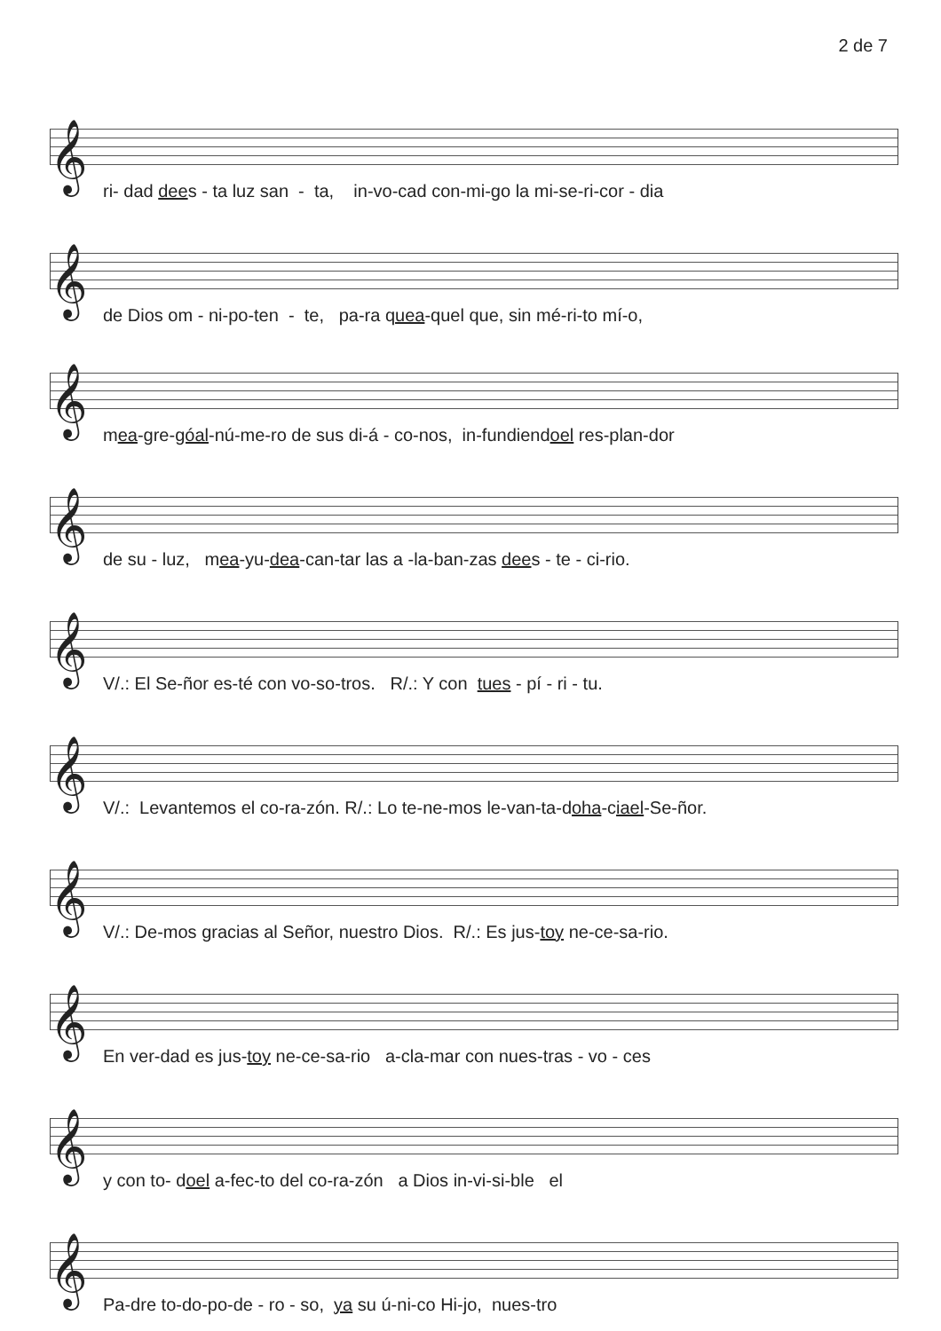2 de 7
𝄞
ri- dad dees - ta luz san - ta, in-vo-cad con-mi-go la mi-se-ri-cor - dia
𝄞
de Dios om - ni-po-ten - te, pa-ra quea-quel que, sin mé-ri-to mí-o,
𝄞
mea-gre-góal-nú-me-ro de sus di-á - co-nos, in-fundiendoel res-plan-dor
𝄞
de su - luz, mea-yu-dea-can-tar las a -la-ban-zas dees - te - ci-rio.
𝄞
V/.: El Se-ñor es-té con vo-so-tros. R/.: Y con tues - pí - ri - tu.
𝄞
V/.: Levantemos el co-ra-zón. R/.: Lo te-ne-mos le-van-ta-doha-ciael-Se-ñor.
𝄞
V/.: De-mos gracias al Señor, nuestro Dios. R/.: Es jus-toy ne-ce-sa-rio.
𝄞
En ver-dad es jus-toy ne-ce-sa-rio a-cla-mar con nues-tras - vo - ces
𝄞
y con to- doel a-fec-to del co-ra-zón a Dios in-vi-si-ble el
𝄞
Pa-dre to-do-po-de - ro - so, ya su ú-ni-co Hi-jo, nues-tro